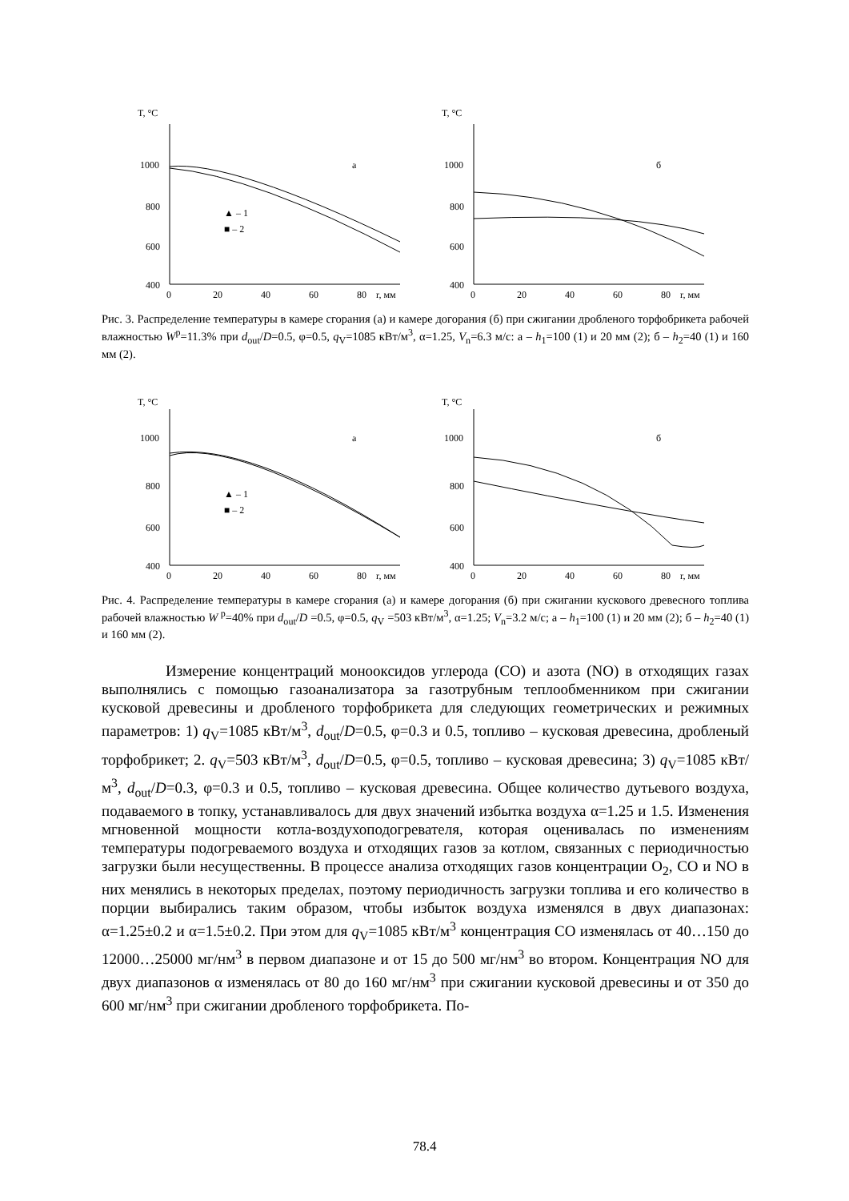T, °C
1000
800
600
400
0
20
40
60
80
r, мм
a
▲ – 1
■ – 2
T, °C
1000
800
600
400
0
20
40
60
80
r, мм
б
Рис. 3. Распределение температуры в камере сгорания (а) и камере догорания (б) при сжигании дробленого торфобрикета рабочей влажностью W<sup>р</sup>=11.3% при d<sub>out</sub>/D=0.5, φ=0.5, q<sub>V</sub>=1085 кВт/м<sup>3</sup>, α=1.25, V<sub>n</sub>=6.3 м/с: а – h<sub>1</sub>=100 (1) и 20 мм (2); б – h<sub>2</sub>=40 (1) и 160 мм (2).
T, °C
1000
800
600
400
0
20
40
60
80
r, мм
a
▲ – 1
■ – 2
T, °C
1000
800
600
400
0
20
40
60
80
r, мм
б
Рис. 4. Распределение температуры в камере сгорания (а) и камере догорания (б) при сжигании кускового древесного топлива рабочей влажностью W<sup>р</sup>=40% при d<sub>out</sub>/D =0.5, φ=0.5, q<sub>V</sub> =503 кВт/м<sup>3</sup>, α=1.25; V<sub>n</sub>=3.2 м/с; а – h<sub>1</sub>=100 (1) и 20 мм (2); б – h<sub>2</sub>=40 (1) и 160 мм (2).
Измерение концентраций монооксидов углерода (CO) и азота (NO) в отходящих газах выполнялись с помощью газоанализатора за газотрубным теплообменником при сжигании кусковой древесины и дробленого торфобрикета для следующих геометрических и режимных параметров: 1) q<sub>V</sub>=1085 кВт/м<sup>3</sup>, d<sub>out</sub>/D=0.5, φ=0.3 и 0.5, топливо – кусковая древесина, дробленый торфобрикет; 2. q<sub>V</sub>=503 кВт/м<sup>3</sup>, d<sub>out</sub>/D=0.5, φ=0.5, топливо – кусковая древесина; 3) q<sub>V</sub>=1085 кВт/м<sup>3</sup>, d<sub>out</sub>/D=0.3, φ=0.3 и 0.5, топливо – кусковая древесина. Общее количество дутьевого воздуха, подаваемого в топку, устанавливалось для двух значений избытка воздуха α=1.25 и 1.5. Изменения мгновенной мощности котла-воздухоподогревателя, которая оценивалась по изменениям температуры подогреваемого воздуха и отходящих газов за котлом, связанных с периодичностью загрузки были несущественны. В процессе анализа отходящих газов концентрации O<sub>2</sub>, CO и NO в них менялись в некоторых пределах, поэтому периодичность загрузки топлива и его количество в порции выбирались таким образом, чтобы избыток воздуха изменялся в двух диапазонах: α=1.25±0.2 и α=1.5±0.2. При этом для q<sub>V</sub>=1085 кВт/м<sup>3</sup> концентрация CO изменялась от 40…150 до 12000…25000 мг/нм<sup>3</sup> в первом диапазоне и от 15 до 500 мг/нм<sup>3</sup> во втором. Концентрация NO для двух диапазонов α изменялась от 80 до 160 мг/нм<sup>3</sup> при сжигании кусковой древесины и от 350 до 600 мг/нм<sup>3</sup> при сжигании дробленого торфобрикета. По-
78.4